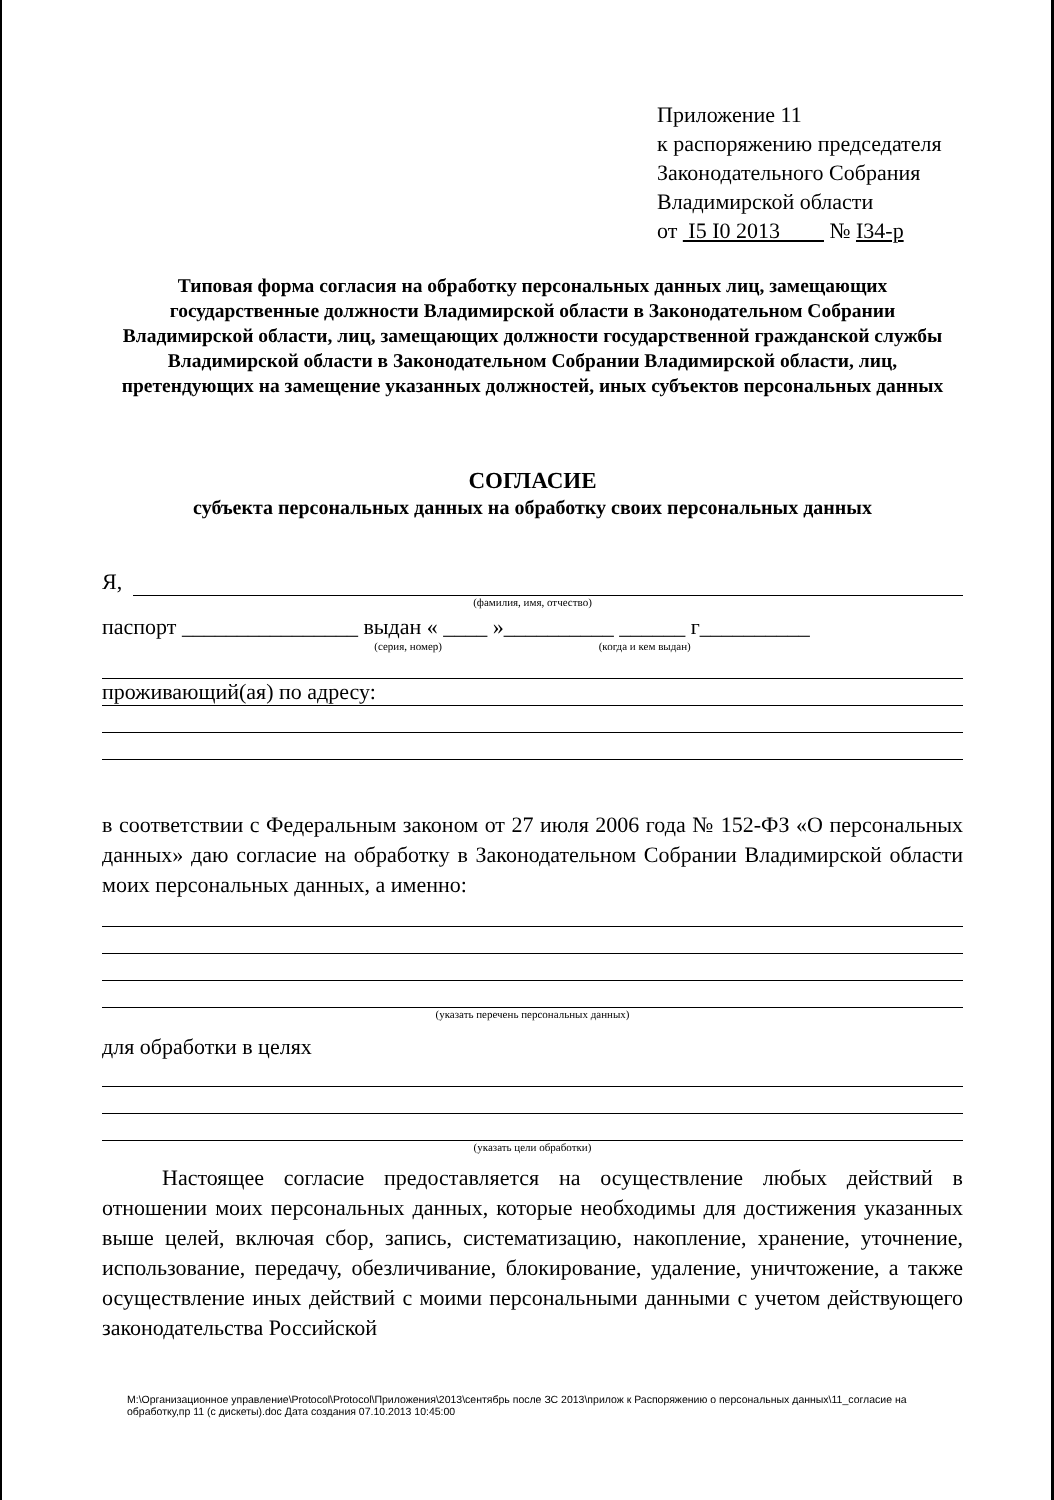Приложение 11
к распоряжению председателя
Законодательного Собрания
Владимирской области
от I5 I0 2013 № I34-р
Типовая форма согласия на обработку персональных данных лиц, замещающих государственные должности Владимирской области в Законодательном Собрании Владимирской области, лиц, замещающих должности государственной гражданской службы Владимирской области в Законодательном Собрании Владимирской области, лиц, претендующих на замещение указанных должностей, иных субъектов персональных данных
СОГЛАСИЕ
субъекта персональных данных на обработку своих персональных данных
Я,
(фамилия, имя, отчество)
паспорт ________________ выдан « ____ »__________ ______ г__________
(серия, номер) (когда и кем выдан)
проживающий(ая) по адресу:
в соответствии с Федеральным законом от 27 июля 2006 года № 152-ФЗ «О персональных данных» даю согласие на обработку в Законодательном Собрании Владимирской области моих персональных данных, а именно:
(указать перечень персональных данных)
для обработки в целях
(указать цели обработки)
Настоящее согласие предоставляется на осуществление любых действий в отношении моих персональных данных, которые необходимы для достижения указанных выше целей, включая сбор, запись, систематизацию, накопление, хранение, уточнение, использование, передачу, обезличивание, блокирование, удаление, уничтожение, а также осуществление иных действий с моими персональными данными с учетом действующего законодательства Российской
M:\Организационное управление\Protocol\Protocol\Приложения\2013\сентябрь после ЗС 2013\прилож к Распоряжению о персональных данных\11_согласие на обработку,пр 11 (с дискеты).doc Дата создания 07.10.2013 10:45:00